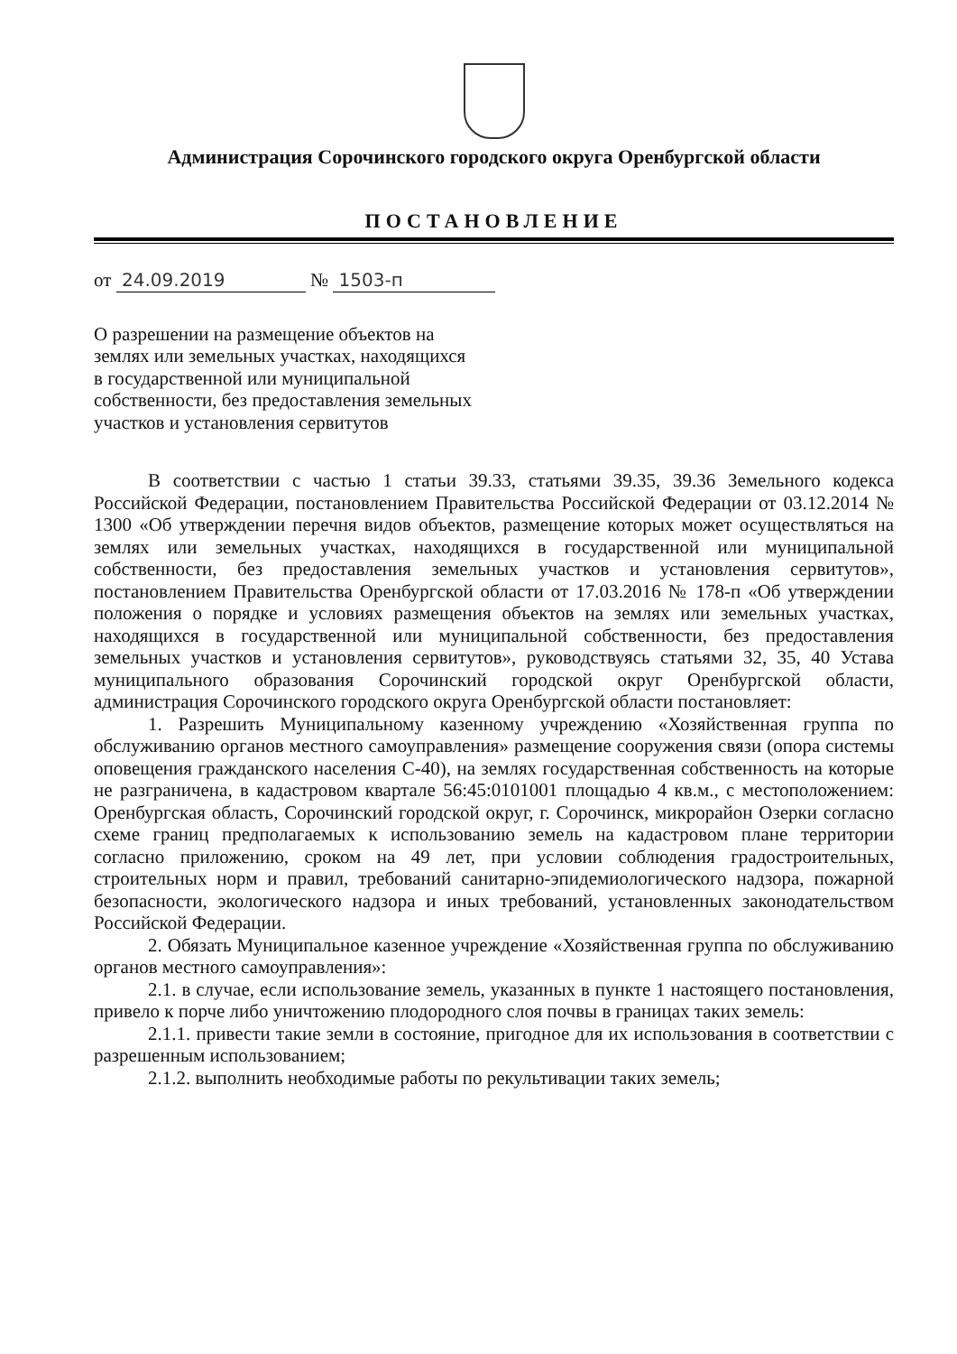Администрация Сорочинского городского округа Оренбургской области
ПОСТАНОВЛЕНИЕ
от 24.09.2019 № 1503-п
О разрешении на размещение объектов на землях или земельных участках, находящихся в государственной или муниципальной собственности, без предоставления земельных участков и установления сервитутов
В соответствии с частью 1 статьи 39.33, статьями 39.35, 39.36 Земельного кодекса Российской Федерации, постановлением Правительства Российской Федерации от 03.12.2014 № 1300 «Об утверждении перечня видов объектов, размещение которых может осуществляться на землях или земельных участках, находящихся в государственной или муниципальной собственности, без предоставления земельных участков и установления сервитутов», постановлением Правительства Оренбургской области от 17.03.2016 № 178-п «Об утверждении положения о порядке и условиях размещения объектов на землях или земельных участках, находящихся в государственной или муниципальной собственности, без предоставления земельных участков и установления сервитутов», руководствуясь статьями 32, 35, 40 Устава муниципального образования Сорочинский городской округ Оренбургской области, администрация Сорочинского городского округа Оренбургской области постановляет:
1. Разрешить Муниципальному казенному учреждению «Хозяйственная группа по обслуживанию органов местного самоуправления» размещение сооружения связи (опора системы оповещения гражданского населения С-40), на землях государственная собственность на которые не разграничена, в кадастровом квартале 56:45:0101001 площадью 4 кв.м., с местоположением: Оренбургская область, Сорочинский городской округ, г. Сорочинск, микрорайон Озерки согласно схеме границ предполагаемых к использованию земель на кадастровом плане территории согласно приложению, сроком на 49 лет, при условии соблюдения градостроительных, строительных норм и правил, требований санитарно-эпидемиологического надзора, пожарной безопасности, экологического надзора и иных требований, установленных законодательством Российской Федерации.
2. Обязать Муниципальное казенное учреждение «Хозяйственная группа по обслуживанию органов местного самоуправления»:
2.1. в случае, если использование земель, указанных в пункте 1 настоящего постановления, привело к порче либо уничтожению плодородного слоя почвы в границах таких земель:
2.1.1. привести такие земли в состояние, пригодное для их использования в соответствии с разрешенным использованием;
2.1.2. выполнить необходимые работы по рекультивации таких земель;